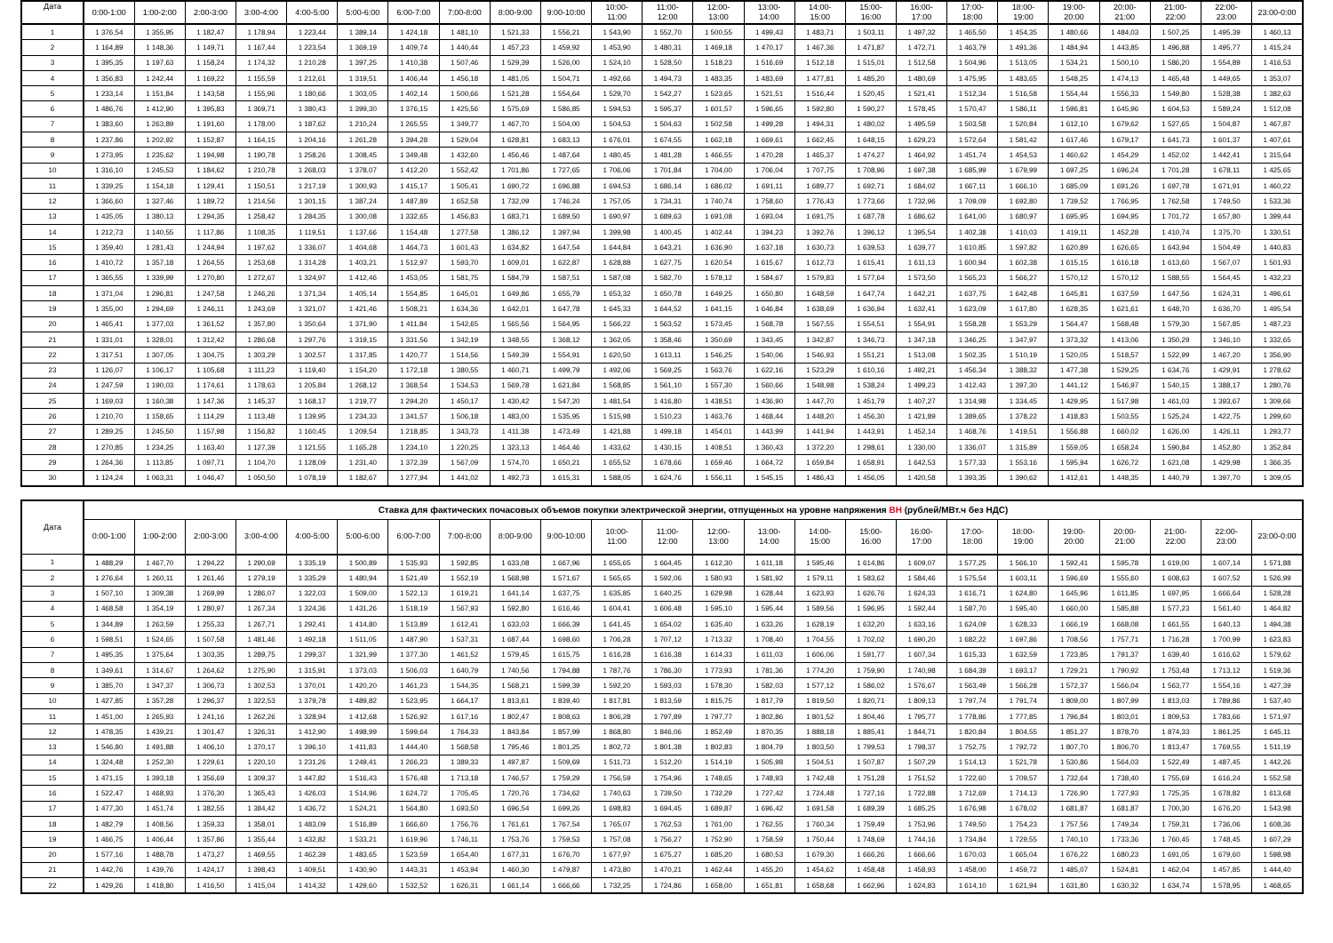| Дата | 0:00-1:00 | 1:00-2:00 | 2:00-3:00 | 3:00-4:00 | 4:00-5:00 | 5:00-6:00 | 6:00-7:00 | 7:00-8:00 | 8:00-9:00 | 9:00-10:00 | 10:00- 11:00 | 11:00- 12:00 | 12:00- 13:00 | 13:00- 14:00 | 14:00- 15:00 | 15:00- 16:00 | 16:00- 17:00 | 17:00- 18:00 | 18:00- 19:00 | 19:00- 20:00 | 20:00- 21:00 | 21:00- 22:00 | 22:00- 23:00 | 23:00-0:00 |
| --- | --- | --- | --- | --- | --- | --- | --- | --- | --- | --- | --- | --- | --- | --- | --- | --- | --- | --- | --- | --- | --- | --- | --- | --- |
| 1 | 1 376,54 | 1 355,95 | 1 182,47 | 1 178,94 | 1 223,44 | 1 389,14 | 1 424,18 | 1 481,10 | 1 521,33 | 1 556,21 | 1 543,90 | 1 552,70 | 1 500,55 | 1 499,43 | 1 483,71 | 1 503,11 | 1 497,32 | 1 465,50 | 1 454,35 | 1 480,66 | 1 484,03 | 1 507,25 | 1 495,39 | 1 460,13 |
| 2 | 1 164,89 | 1 148,36 | 1 149,71 | 1 167,44 | 1 223,54 | 1 369,19 | 1 409,74 | 1 440,44 | 1 457,23 | 1 459,92 | 1 453,90 | 1 480,31 | 1 469,18 | 1 470,17 | 1 467,36 | 1 471,87 | 1 472,71 | 1 463,79 | 1 491,36 | 1 484,94 | 1 443,85 | 1 496,88 | 1 495,77 | 1 415,24 |
| 3 | 1 395,35 | 1 197,63 | 1 158,24 | 1 174,32 | 1 210,28 | 1 397,25 | 1 410,38 | 1 507,46 | 1 529,39 | 1 526,00 | 1 524,10 | 1 528,50 | 1 518,23 | 1 516,69 | 1 512,18 | 1 515,01 | 1 512,58 | 1 504,96 | 1 513,05 | 1 534,21 | 1 500,10 | 1 586,20 | 1 554,89 | 1 416,53 |
| 4 | 1 356,83 | 1 242,44 | 1 169,22 | 1 155,59 | 1 212,61 | 1 319,51 | 1 406,44 | 1 456,18 | 1 481,05 | 1 504,71 | 1 492,66 | 1 494,73 | 1 483,35 | 1 483,69 | 1 477,81 | 1 485,20 | 1 480,69 | 1 475,95 | 1 483,65 | 1 548,25 | 1 474,13 | 1 465,48 | 1 449,65 | 1 353,07 |
| 5 | 1 233,14 | 1 151,84 | 1 143,58 | 1 155,96 | 1 180,66 | 1 303,05 | 1 402,14 | 1 500,66 | 1 521,28 | 1 554,64 | 1 529,70 | 1 542,27 | 1 523,65 | 1 521,51 | 1 516,44 | 1 520,45 | 1 521,41 | 1 512,34 | 1 516,58 | 1 554,44 | 1 556,33 | 1 549,80 | 1 528,38 | 1 382,63 |
| 6 | 1 486,76 | 1 412,90 | 1 395,83 | 1 369,71 | 1 380,43 | 1 399,30 | 1 376,15 | 1 425,56 | 1 575,69 | 1 586,85 | 1 594,53 | 1 595,37 | 1 601,57 | 1 596,65 | 1 592,80 | 1 590,27 | 1 578,45 | 1 570,47 | 1 586,11 | 1 596,81 | 1 645,96 | 1 604,53 | 1 589,24 | 1 512,08 |
| 7 | 1 383,60 | 1 263,89 | 1 191,60 | 1 178,00 | 1 187,62 | 1 210,24 | 1 265,55 | 1 349,77 | 1 467,70 | 1 504,00 | 1 504,53 | 1 504,63 | 1 502,58 | 1 499,28 | 1 494,31 | 1 480,02 | 1 495,59 | 1 503,58 | 1 520,84 | 1 612,10 | 1 679,62 | 1 527,65 | 1 504,87 | 1 467,87 |
| 8 | 1 237,86 | 1 202,92 | 1 152,87 | 1 164,15 | 1 204,16 | 1 261,28 | 1 394,28 | 1 529,04 | 1 628,81 | 1 683,13 | 1 676,01 | 1 674,55 | 1 662,18 | 1 669,61 | 1 662,45 | 1 648,15 | 1 629,23 | 1 572,64 | 1 581,42 | 1 617,46 | 1 679,17 | 1 641,73 | 1 601,37 | 1 407,61 |
| 9 | 1 273,95 | 1 235,62 | 1 194,98 | 1 190,78 | 1 258,26 | 1 308,45 | 1 349,48 | 1 432,60 | 1 456,46 | 1 487,64 | 1 480,45 | 1 481,28 | 1 466,55 | 1 470,28 | 1 465,37 | 1 474,27 | 1 464,92 | 1 451,74 | 1 454,53 | 1 460,62 | 1 454,29 | 1 452,02 | 1 442,41 | 1 315,64 |
| 10 | 1 316,10 | 1 245,53 | 1 184,62 | 1 210,78 | 1 268,03 | 1 378,07 | 1 412,20 | 1 552,42 | 1 701,86 | 1 727,65 | 1 706,06 | 1 701,84 | 1 704,00 | 1 706,04 | 1 707,75 | 1 708,96 | 1 697,38 | 1 685,99 | 1 679,99 | 1 697,25 | 1 696,24 | 1 701,28 | 1 678,11 | 1 425,65 |
| 11 | 1 339,25 | 1 154,18 | 1 129,41 | 1 150,51 | 1 217,19 | 1 300,93 | 1 415,17 | 1 505,41 | 1 690,72 | 1 696,88 | 1 694,53 | 1 686,14 | 1 686,02 | 1 691,11 | 1 689,77 | 1 692,71 | 1 684,02 | 1 667,11 | 1 666,10 | 1 685,09 | 1 691,26 | 1 697,78 | 1 671,91 | 1 460,22 |
| 12 | 1 366,60 | 1 327,46 | 1 189,72 | 1 214,56 | 1 301,15 | 1 387,24 | 1 487,89 | 1 652,58 | 1 732,09 | 1 746,24 | 1 757,05 | 1 734,31 | 1 740,74 | 1 758,60 | 1 776,43 | 1 773,66 | 1 732,96 | 1 709,09 | 1 692,80 | 1 739,52 | 1 766,95 | 1 762,58 | 1 749,50 | 1 533,36 |
| 13 | 1 435,05 | 1 380,13 | 1 294,35 | 1 258,42 | 1 284,35 | 1 300,08 | 1 332,65 | 1 456,83 | 1 683,71 | 1 689,50 | 1 690,97 | 1 689,63 | 1 691,08 | 1 693,04 | 1 691,75 | 1 687,78 | 1 686,62 | 1 641,00 | 1 680,97 | 1 695,95 | 1 694,95 | 1 701,72 | 1 657,80 | 1 399,44 |
| 14 | 1 212,73 | 1 140,55 | 1 117,86 | 1 108,35 | 1 119,51 | 1 137,66 | 1 154,48 | 1 277,58 | 1 386,12 | 1 397,94 | 1 399,98 | 1 400,45 | 1 402,44 | 1 394,23 | 1 392,76 | 1 396,12 | 1 395,54 | 1 402,38 | 1 410,03 | 1 419,11 | 1 452,28 | 1 410,74 | 1 375,70 | 1 330,51 |
| 15 | 1 359,40 | 1 281,43 | 1 244,94 | 1 197,62 | 1 336,07 | 1 404,68 | 1 464,73 | 1 601,43 | 1 634,82 | 1 647,54 | 1 644,84 | 1 643,21 | 1 636,90 | 1 637,18 | 1 630,73 | 1 639,53 | 1 639,77 | 1 610,85 | 1 597,82 | 1 620,89 | 1 626,65 | 1 643,94 | 1 504,49 | 1 440,83 |
| 16 | 1 410,72 | 1 357,18 | 1 264,55 | 1 253,68 | 1 314,28 | 1 403,21 | 1 512,97 | 1 593,70 | 1 609,01 | 1 622,87 | 1 628,88 | 1 627,75 | 1 620,54 | 1 615,67 | 1 612,73 | 1 615,41 | 1 611,13 | 1 600,94 | 1 602,38 | 1 615,15 | 1 616,18 | 1 613,60 | 1 567,07 | 1 501,93 |
| 17 | 1 365,55 | 1 339,99 | 1 270,80 | 1 272,67 | 1 324,97 | 1 412,46 | 1 453,05 | 1 581,75 | 1 584,79 | 1 587,51 | 1 587,08 | 1 582,70 | 1 578,12 | 1 584,67 | 1 579,83 | 1 577,64 | 1 573,50 | 1 565,23 | 1 566,27 | 1 570,12 | 1 570,12 | 1 588,55 | 1 564,45 | 1 432,23 |
| 18 | 1 371,04 | 1 296,81 | 1 247,58 | 1 246,26 | 1 371,34 | 1 405,14 | 1 554,85 | 1 645,01 | 1 649,86 | 1 655,79 | 1 653,32 | 1 650,78 | 1 649,25 | 1 650,80 | 1 648,59 | 1 647,74 | 1 642,21 | 1 637,75 | 1 642,48 | 1 645,81 | 1 637,59 | 1 647,56 | 1 624,31 | 1 496,61 |
| 19 | 1 355,00 | 1 294,69 | 1 246,11 | 1 243,69 | 1 321,07 | 1 421,46 | 1 508,21 | 1 634,36 | 1 642,01 | 1 647,78 | 1 645,33 | 1 644,52 | 1 641,15 | 1 646,84 | 1 638,69 | 1 636,94 | 1 632,41 | 1 623,09 | 1 617,80 | 1 628,35 | 1 621,61 | 1 648,70 | 1 636,70 | 1 495,54 |
| 20 | 1 465,41 | 1 377,03 | 1 361,52 | 1 357,80 | 1 350,64 | 1 371,90 | 1 411,84 | 1 542,65 | 1 565,56 | 1 564,95 | 1 566,22 | 1 563,52 | 1 573,45 | 1 568,78 | 1 567,55 | 1 554,51 | 1 554,91 | 1 558,28 | 1 553,29 | 1 564,47 | 1 568,48 | 1 579,30 | 1 567,85 | 1 487,23 |
| 21 | 1 331,01 | 1 328,01 | 1 312,42 | 1 286,68 | 1 297,76 | 1 319,15 | 1 331,56 | 1 342,19 | 1 348,55 | 1 368,12 | 1 362,05 | 1 358,46 | 1 350,69 | 1 343,45 | 1 342,87 | 1 346,73 | 1 347,18 | 1 346,25 | 1 347,97 | 1 373,32 | 1 413,06 | 1 350,29 | 1 346,10 | 1 332,65 |
| 22 | 1 317,51 | 1 307,05 | 1 304,75 | 1 303,29 | 1 302,57 | 1 317,85 | 1 420,77 | 1 514,56 | 1 549,39 | 1 554,91 | 1 620,50 | 1 613,11 | 1 546,25 | 1 540,06 | 1 546,93 | 1 551,21 | 1 513,08 | 1 502,35 | 1 510,19 | 1 520,05 | 1 518,57 | 1 522,99 | 1 467,20 | 1 356,90 |
| 23 | 1 126,07 | 1 106,17 | 1 105,68 | 1 111,23 | 1 119,40 | 1 154,20 | 1 172,18 | 1 380,55 | 1 460,71 | 1 499,79 | 1 492,06 | 1 569,25 | 1 563,76 | 1 622,16 | 1 523,29 | 1 610,16 | 1 492,21 | 1 456,34 | 1 388,32 | 1 477,38 | 1 529,25 | 1 634,76 | 1 429,91 | 1 278,62 |
| 24 | 1 247,59 | 1 190,03 | 1 174,61 | 1 178,63 | 1 205,84 | 1 268,12 | 1 368,54 | 1 534,53 | 1 569,78 | 1 621,84 | 1 568,85 | 1 561,10 | 1 557,30 | 1 560,66 | 1 548,98 | 1 538,24 | 1 499,23 | 1 412,43 | 1 397,30 | 1 441,12 | 1 546,97 | 1 540,15 | 1 388,17 | 1 280,76 |
| 25 | 1 169,03 | 1 160,38 | 1 147,36 | 1 145,37 | 1 168,17 | 1 219,77 | 1 294,20 | 1 450,17 | 1 430,42 | 1 547,20 | 1 481,54 | 1 416,80 | 1 438,51 | 1 436,90 | 1 447,70 | 1 451,79 | 1 407,27 | 1 314,98 | 1 334,45 | 1 429,95 | 1 517,98 | 1 461,03 | 1 393,67 | 1 309,66 |
| 26 | 1 210,70 | 1 158,65 | 1 114,29 | 1 113,48 | 1 139,95 | 1 234,33 | 1 341,57 | 1 506,18 | 1 483,00 | 1 535,95 | 1 515,98 | 1 510,23 | 1 463,76 | 1 468,44 | 1 448,20 | 1 456,30 | 1 421,89 | 1 389,65 | 1 378,22 | 1 418,83 | 1 503,55 | 1 525,24 | 1 422,75 | 1 299,60 |
| 27 | 1 289,25 | 1 245,50 | 1 157,98 | 1 156,82 | 1 160,45 | 1 209,54 | 1 218,85 | 1 343,73 | 1 411,38 | 1 473,49 | 1 421,88 | 1 499,18 | 1 454,01 | 1 443,99 | 1 441,94 | 1 443,91 | 1 452,14 | 1 468,76 | 1 419,51 | 1 556,88 | 1 660,02 | 1 626,00 | 1 426,11 | 1 293,77 |
| 28 | 1 270,85 | 1 234,25 | 1 163,40 | 1 127,39 | 1 121,55 | 1 165,28 | 1 234,10 | 1 220,25 | 1 323,13 | 1 464,46 | 1 433,62 | 1 430,15 | 1 408,51 | 1 360,43 | 1 372,20 | 1 298,61 | 1 330,00 | 1 336,07 | 1 315,89 | 1 559,05 | 1 658,24 | 1 590,84 | 1 452,80 | 1 352,84 |
| 29 | 1 264,36 | 1 113,85 | 1 097,71 | 1 104,70 | 1 128,09 | 1 231,40 | 1 372,39 | 1 567,09 | 1 574,70 | 1 650,21 | 1 655,52 | 1 678,66 | 1 659,46 | 1 664,72 | 1 659,84 | 1 658,91 | 1 642,53 | 1 577,33 | 1 553,16 | 1 595,94 | 1 626,72 | 1 621,08 | 1 429,98 | 1 366,35 |
| 30 | 1 124,24 | 1 063,31 | 1 046,47 | 1 050,50 | 1 078,19 | 1 182,67 | 1 277,94 | 1 441,02 | 1 492,73 | 1 615,31 | 1 588,05 | 1 624,76 | 1 556,11 | 1 545,15 | 1 486,43 | 1 456,05 | 1 420,58 | 1 393,35 | 1 390,62 | 1 412,61 | 1 448,35 | 1 440,79 | 1 397,70 | 1 309,05 |
| Дата | Ставка для фактических почасовых объемов покупки электрической энергии, отпущенных на уровне напряжения ВН (рублей/МВт.ч без НДС) | | | | | | | | | | | | | | | | | | | | | | | |
| --- | --- | --- | --- | --- | --- | --- | --- | --- | --- | --- | --- | --- | --- | --- | --- | --- | --- | --- | --- | --- | --- | --- | --- | --- |
| | 0:00-1:00 | 1:00-2:00 | 2:00-3:00 | 3:00-4:00 | 4:00-5:00 | 5:00-6:00 | 6:00-7:00 | 7:00-8:00 | 8:00-9:00 | 9:00-10:00 | 10:00- 11:00 | 11:00- 12:00 | 12:00- 13:00 | 13:00- 14:00 | 14:00- 15:00 | 15:00- 16:00 | 16:00- 17:00 | 17:00- 18:00 | 18:00- 19:00 | 19:00- 20:00 | 20:00- 21:00 | 21:00- 22:00 | 22:00- 23:00 | 23:00-0:00 |
| 1 | 1 488,29 | 1 467,70 | 1 294,22 | 1 290,69 | 1 335,19 | 1 500,89 | 1 535,93 | 1 592,85 | 1 633,08 | 1 667,96 | 1 655,65 | 1 664,45 | 1 612,30 | 1 611,18 | 1 595,46 | 1 614,86 | 1 609,07 | 1 577,25 | 1 566,10 | 1 592,41 | 1 595,78 | 1 619,00 | 1 607,14 | 1 571,88 |
| 2 | 1 276,64 | 1 260,11 | 1 261,46 | 1 279,19 | 1 335,29 | 1 480,94 | 1 521,49 | 1 552,19 | 1 568,98 | 1 571,67 | 1 565,65 | 1 592,06 | 1 580,93 | 1 581,92 | 1 579,11 | 1 583,62 | 1 584,46 | 1 575,54 | 1 603,11 | 1 596,69 | 1 555,60 | 1 608,63 | 1 607,52 | 1 526,99 |
| 3 | 1 507,10 | 1 309,38 | 1 269,99 | 1 286,07 | 1 322,03 | 1 509,00 | 1 522,13 | 1 619,21 | 1 641,14 | 1 637,75 | 1 635,85 | 1 640,25 | 1 629,98 | 1 628,44 | 1 623,93 | 1 626,76 | 1 624,33 | 1 616,71 | 1 624,80 | 1 645,96 | 1 611,85 | 1 697,95 | 1 666,64 | 1 528,28 |
| 4 | 1 468,58 | 1 354,19 | 1 280,97 | 1 267,34 | 1 324,36 | 1 431,26 | 1 518,19 | 1 567,93 | 1 592,80 | 1 616,46 | 1 604,41 | 1 606,48 | 1 595,10 | 1 595,44 | 1 589,56 | 1 596,95 | 1 592,44 | 1 587,70 | 1 595,40 | 1 660,00 | 1 585,88 | 1 577,23 | 1 561,40 | 1 464,82 |
| 5 | 1 344,89 | 1 263,59 | 1 255,33 | 1 267,71 | 1 292,41 | 1 414,80 | 1 513,89 | 1 612,41 | 1 633,03 | 1 666,39 | 1 641,45 | 1 654,02 | 1 635,40 | 1 633,26 | 1 628,19 | 1 632,20 | 1 633,16 | 1 624,09 | 1 628,33 | 1 666,19 | 1 668,08 | 1 661,55 | 1 640,13 | 1 494,38 |
| 6 | 1 598,51 | 1 524,65 | 1 507,58 | 1 481,46 | 1 492,18 | 1 511,05 | 1 487,90 | 1 537,31 | 1 687,44 | 1 698,60 | 1 706,28 | 1 707,12 | 1 713,32 | 1 708,40 | 1 704,55 | 1 702,02 | 1 690,20 | 1 682,22 | 1 697,86 | 1 708,56 | 1 757,71 | 1 716,28 | 1 700,99 | 1 623,83 |
| 7 | 1 495,35 | 1 375,64 | 1 303,35 | 1 289,75 | 1 299,37 | 1 321,99 | 1 377,30 | 1 461,52 | 1 579,45 | 1 615,75 | 1 616,28 | 1 616,38 | 1 614,33 | 1 611,03 | 1 606,06 | 1 591,77 | 1 607,34 | 1 615,33 | 1 632,59 | 1 723,85 | 1 791,37 | 1 639,40 | 1 616,62 | 1 579,62 |
| 8 | 1 349,61 | 1 314,67 | 1 264,62 | 1 275,90 | 1 315,91 | 1 373,03 | 1 506,03 | 1 640,79 | 1 740,56 | 1 794,88 | 1 787,76 | 1 786,30 | 1 773,93 | 1 781,36 | 1 774,20 | 1 759,90 | 1 740,98 | 1 684,39 | 1 693,17 | 1 729,21 | 1 790,92 | 1 753,48 | 1 713,12 | 1 519,36 |
| 9 | 1 385,70 | 1 347,37 | 1 306,73 | 1 302,53 | 1 370,01 | 1 420,20 | 1 461,23 | 1 544,35 | 1 568,21 | 1 599,39 | 1 592,20 | 1 593,03 | 1 578,30 | 1 582,03 | 1 577,12 | 1 586,02 | 1 576,67 | 1 563,49 | 1 566,28 | 1 572,37 | 1 566,04 | 1 563,77 | 1 554,16 | 1 427,39 |
| 10 | 1 427,85 | 1 357,28 | 1 296,37 | 1 322,53 | 1 379,78 | 1 489,82 | 1 523,95 | 1 664,17 | 1 813,61 | 1 839,40 | 1 817,81 | 1 813,59 | 1 815,75 | 1 817,79 | 1 819,50 | 1 820,71 | 1 809,13 | 1 797,74 | 1 791,74 | 1 809,00 | 1 807,99 | 1 813,03 | 1 789,86 | 1 537,40 |
| 11 | 1 451,00 | 1 265,93 | 1 241,16 | 1 262,26 | 1 328,94 | 1 412,68 | 1 526,92 | 1 617,16 | 1 802,47 | 1 808,63 | 1 806,28 | 1 797,89 | 1 797,77 | 1 802,86 | 1 801,52 | 1 804,46 | 1 795,77 | 1 778,86 | 1 777,85 | 1 796,84 | 1 803,01 | 1 809,53 | 1 783,66 | 1 571,97 |
| 12 | 1 478,35 | 1 439,21 | 1 301,47 | 1 326,31 | 1 412,90 | 1 498,99 | 1 599,64 | 1 764,33 | 1 843,84 | 1 857,99 | 1 868,80 | 1 846,06 | 1 852,49 | 1 870,35 | 1 888,18 | 1 885,41 | 1 844,71 | 1 820,84 | 1 804,55 | 1 851,27 | 1 878,70 | 1 874,33 | 1 861,25 | 1 645,11 |
| 13 | 1 546,80 | 1 491,88 | 1 406,10 | 1 370,17 | 1 396,10 | 1 411,83 | 1 444,40 | 1 568,58 | 1 795,46 | 1 801,25 | 1 802,72 | 1 801,38 | 1 802,83 | 1 804,79 | 1 803,50 | 1 799,53 | 1 798,37 | 1 752,75 | 1 792,72 | 1 807,70 | 1 806,70 | 1 813,47 | 1 769,55 | 1 511,19 |
| 14 | 1 324,48 | 1 252,30 | 1 229,61 | 1 220,10 | 1 231,26 | 1 249,41 | 1 266,23 | 1 389,33 | 1 497,87 | 1 509,69 | 1 511,73 | 1 512,20 | 1 514,19 | 1 505,98 | 1 504,51 | 1 507,87 | 1 507,29 | 1 514,13 | 1 521,78 | 1 530,86 | 1 564,03 | 1 522,49 | 1 487,45 | 1 442,26 |
| 15 | 1 471,15 | 1 393,18 | 1 356,69 | 1 309,37 | 1 447,82 | 1 516,43 | 1 576,48 | 1 713,18 | 1 746,57 | 1 759,29 | 1 756,59 | 1 754,96 | 1 748,65 | 1 748,93 | 1 742,48 | 1 751,28 | 1 751,52 | 1 722,60 | 1 709,57 | 1 732,64 | 1 738,40 | 1 755,69 | 1 616,24 | 1 552,58 |
| 16 | 1 522,47 | 1 468,93 | 1 376,30 | 1 365,43 | 1 426,03 | 1 514,96 | 1 624,72 | 1 705,45 | 1 720,76 | 1 734,62 | 1 740,63 | 1 739,50 | 1 732,29 | 1 727,42 | 1 724,48 | 1 727,16 | 1 722,88 | 1 712,69 | 1 714,13 | 1 726,90 | 1 727,93 | 1 725,35 | 1 678,82 | 1 613,68 |
| 17 | 1 477,30 | 1 451,74 | 1 382,55 | 1 384,42 | 1 436,72 | 1 524,21 | 1 564,80 | 1 693,50 | 1 696,54 | 1 699,26 | 1 698,83 | 1 694,45 | 1 689,87 | 1 696,42 | 1 691,58 | 1 689,39 | 1 685,25 | 1 676,98 | 1 678,02 | 1 681,87 | 1 681,87 | 1 700,30 | 1 676,20 | 1 543,98 |
| 18 | 1 482,79 | 1 408,56 | 1 359,33 | 1 358,01 | 1 483,09 | 1 516,89 | 1 666,60 | 1 756,76 | 1 761,61 | 1 767,54 | 1 765,07 | 1 762,53 | 1 761,00 | 1 762,55 | 1 760,34 | 1 759,49 | 1 753,96 | 1 749,50 | 1 754,23 | 1 757,56 | 1 749,34 | 1 759,31 | 1 736,06 | 1 608,36 |
| 19 | 1 466,75 | 1 406,44 | 1 357,86 | 1 355,44 | 1 432,82 | 1 533,21 | 1 619,96 | 1 746,11 | 1 753,76 | 1 759,53 | 1 757,08 | 1 756,27 | 1 752,90 | 1 758,59 | 1 750,44 | 1 748,69 | 1 744,16 | 1 734,84 | 1 729,55 | 1 740,10 | 1 733,36 | 1 760,45 | 1 748,45 | 1 607,29 |
| 20 | 1 577,16 | 1 488,78 | 1 473,27 | 1 469,55 | 1 462,39 | 1 483,65 | 1 523,59 | 1 654,40 | 1 677,31 | 1 676,70 | 1 677,97 | 1 675,27 | 1 685,20 | 1 680,53 | 1 679,30 | 1 666,26 | 1 666,66 | 1 670,03 | 1 665,04 | 1 676,22 | 1 680,23 | 1 691,05 | 1 679,60 | 1 598,98 |
| 21 | 1 442,76 | 1 439,76 | 1 424,17 | 1 398,43 | 1 409,51 | 1 430,90 | 1 443,31 | 1 453,94 | 1 460,30 | 1 479,87 | 1 473,80 | 1 470,21 | 1 462,44 | 1 455,20 | 1 454,62 | 1 458,48 | 1 458,93 | 1 458,00 | 1 459,72 | 1 485,07 | 1 524,81 | 1 462,04 | 1 457,85 | 1 444,40 |
| 22 | 1 429,26 | 1 418,80 | 1 416,50 | 1 415,04 | 1 414,32 | 1 429,60 | 1 532,52 | 1 626,31 | 1 661,14 | 1 666,66 | 1 732,25 | 1 724,86 | 1 658,00 | 1 651,81 | 1 658,68 | 1 662,96 | 1 624,83 | 1 614,10 | 1 621,94 | 1 631,80 | 1 630,32 | 1 634,74 | 1 578,95 | 1 468,65 |